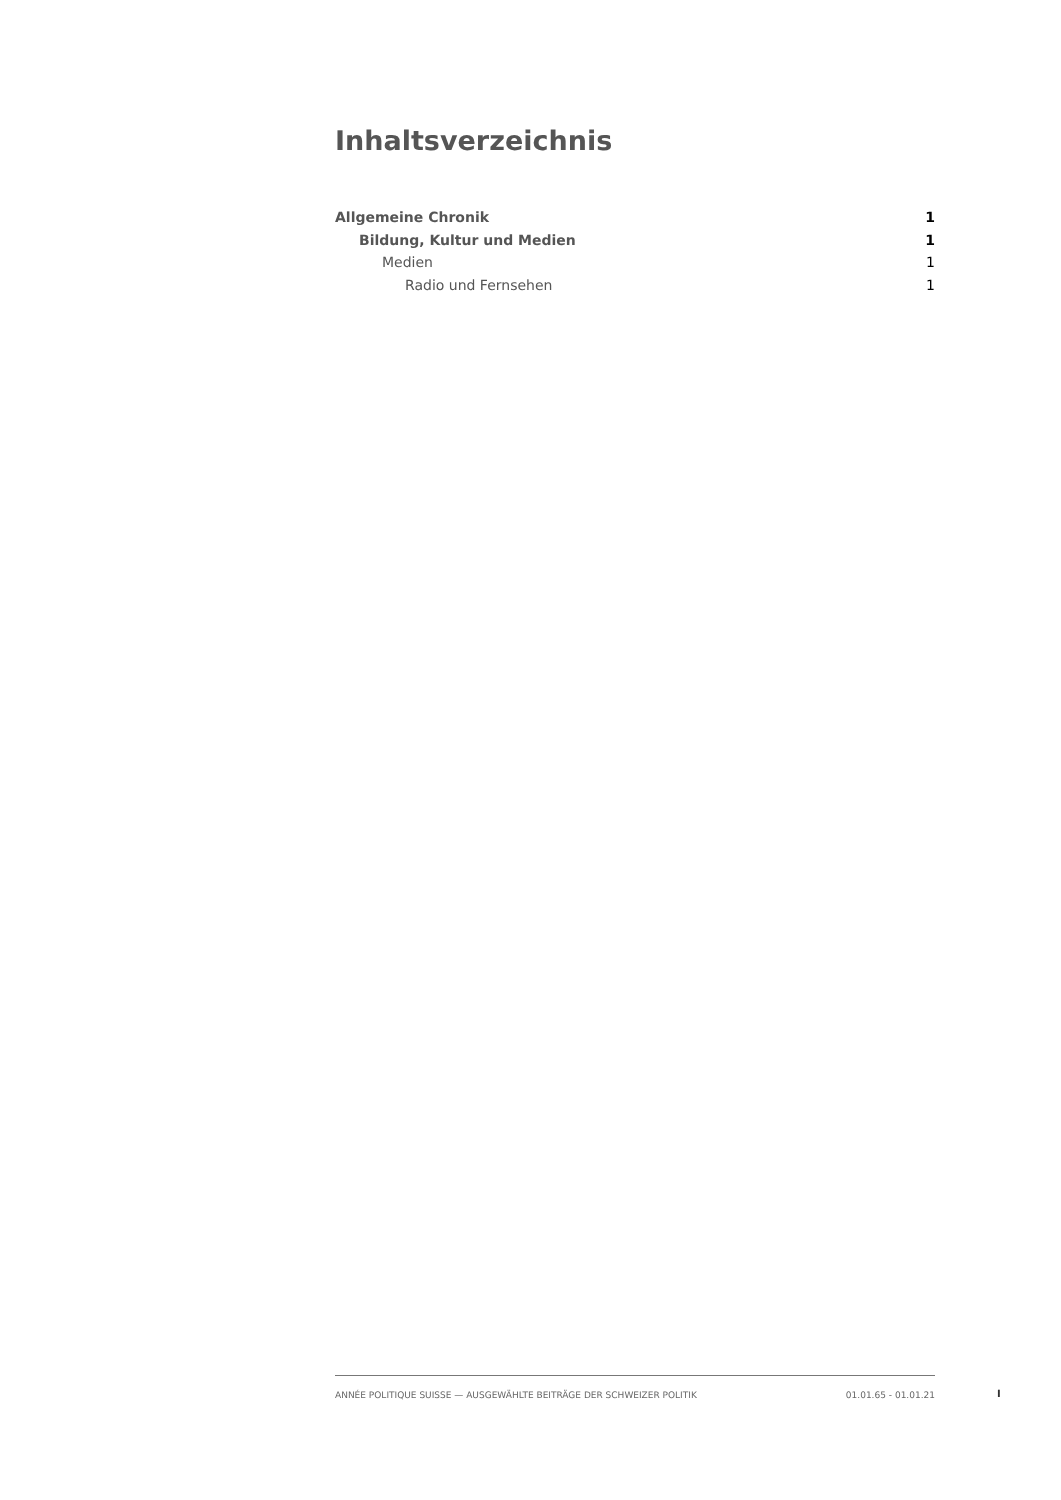Inhaltsverzeichnis
Allgemeine Chronik 1
Bildung, Kultur und Medien 1
Medien 1
Radio und Fernsehen 1
ANNÉE POLITIQUE SUISSE — AUSGEWÄHLTE BEITRÄGE DER SCHWEIZER POLITIK 01.01.65 - 01.01.21
I